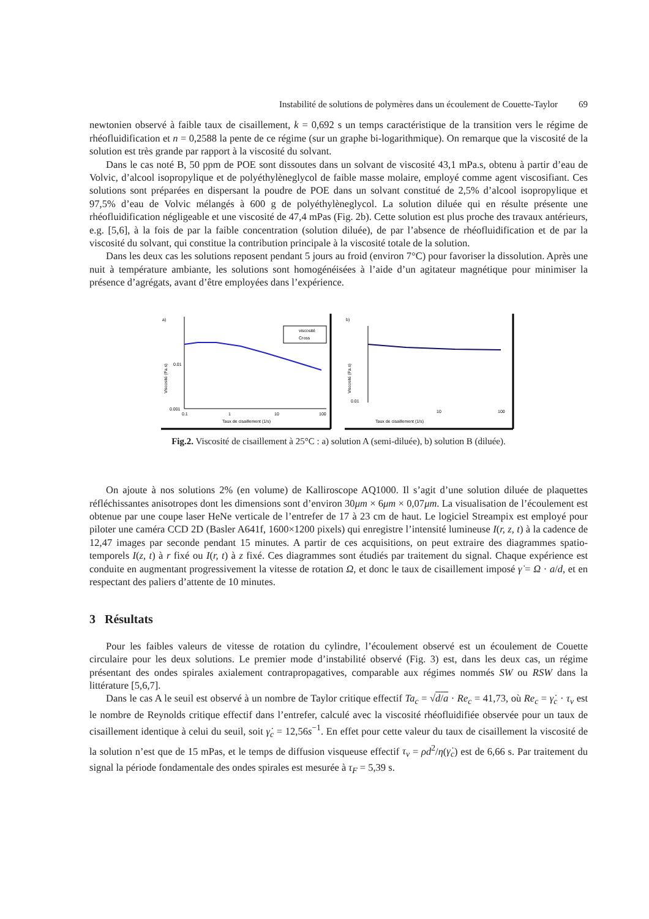Instabilité de solutions de polymères dans un écoulement de Couette-Taylor 69
newtonien observé à faible taux de cisaillement, k = 0,692 s un temps caractéristique de la transition vers le régime de rhéofluidification et n = 0,2588 la pente de ce régime (sur un graphe bi-logarithmique). On remarque que la viscosité de la solution est très grande par rapport à la viscosité du solvant.
Dans le cas noté B, 50 ppm de POE sont dissoutes dans un solvant de viscosité 43,1 mPa.s, obtenu à partir d’eau de Volvic, d’alcool isopropylique et de polyéthylèneglycol de faible masse molaire, employé comme agent viscosifiant. Ces solutions sont préparées en dispersant la poudre de POE dans un solvant constitué de 2,5% d’alcool isopropylique et 97,5% d’eau de Volvic mélangés à 600 g de polyéthylèneglycol. La solution diluée qui en résulte présente une rhéofluidification négligeable et une viscosité de 47,4 mPas (Fig. 2b). Cette solution est plus proche des travaux antérieurs, e.g. [5,6], à la fois de par la faible concentration (solution diluée), de par l’absence de rhéofluidification et de par la viscosité du solvant, qui constitue la contribution principale à la viscosité totale de la solution.
Dans les deux cas les solutions reposent pendant 5 jours au froid (environ 7°C) pour favoriser la dissolution. Après une nuit à température ambiante, les solutions sont homogénéisées à l’aide d’un agitateur magnétique pour minimiser la présence d’agrégats, avant d’être employées dans l’expérience.
a)
Viscosité (Pa.s)
0.01
0.001
0.1
1
10
100
Taux de cisaillement (1/s)
viscosité
Cross
b)
Viscosité (Pa.s)
0.01
10
100
Taux de cisaillement (1/s)
Fig.2. Viscosité de cisaillement à 25°C : a) solution A (semi-diluée), b) solution B (diluée).
On ajoute à nos solutions 2% (en volume) de Kalliroscope AQ1000. Il s’agit d’une solution diluée de plaquettes réfléchissantes anisotropes dont les dimensions sont d’environ 30μm × 6μm × 0,07μm. La visualisation de l’écoulement est obtenue par une coupe laser HeNe verticale de l’entrefer de 17 à 23 cm de haut. Le logiciel Streampix est employé pour piloter une caméra CCD 2D (Basler A641f, 1600×1200 pixels) qui enregistre l’intensité lumineuse I(r, z, t) à la cadence de 12,47 images par seconde pendant 15 minutes. A partir de ces acquisitions, on peut extraire des diagrammes spatio-temporels I(z, t) à r fixé ou I(r, t) à z fixé. Ces diagrammes sont étudiés par traitement du signal. Chaque expérience est conduite en augmentant progressivement la vitesse de rotation Ω, et donc le taux de cisaillement imposé γ̇ = Ω · a/d, et en respectant des paliers d’attente de 10 minutes.
3 Résultats
Pour les faibles valeurs de vitesse de rotation du cylindre, l’écoulement observé est un écoulement de Couette circulaire pour les deux solutions. Le premier mode d’instabilité observé (Fig. 3) est, dans les deux cas, un régime présentant des ondes spirales axialement contrapropagatives, comparable aux régimes nommés SW ou RSW dans la littérature [5,6,7].
Dans le cas A le seuil est observé à un nombre de Taylor critique effectif Ta<sub>c</sub> = √d/a · Re<sub>c</sub> = 41,73, où Re<sub>c</sub> = γ̇<sub>c</sub> · τ<sub>ν</sub> est le nombre de Reynolds critique effectif dans l’entrefer, calculé avec la viscosité rhéofluidifiée observée pour un taux de cisaillement identique à celui du seuil, soit γ̇<sub>c</sub> = 12,56s<sup>−1</sup>. En effet pour cette valeur du taux de cisaillement la viscosité de la solution n’est que de 15 mPas, et le temps de diffusion visqueuse effectif τ<sub>ν</sub> = ρd<sup>2</sup>/η(γ̇<sub>c</sub>) est de 6,66 s. Par traitement du signal la période fondamentale des ondes spirales est mesurée à τ<sub>F</sub> = 5,39 s.